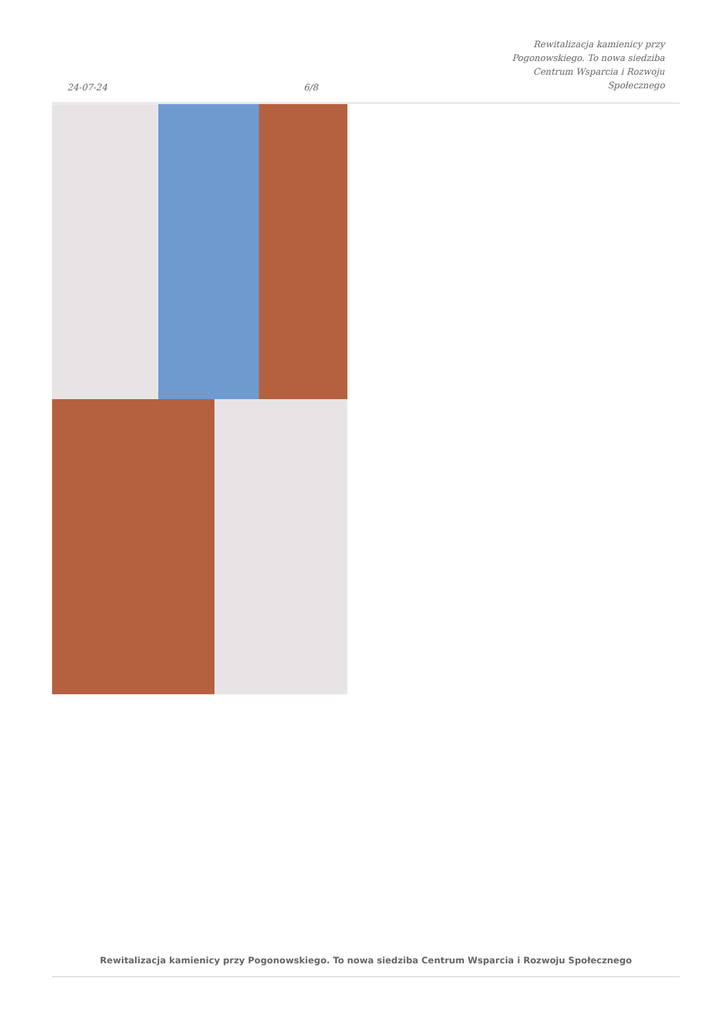24-07-24
6/8
Rewitalizacja kamienicy przy
Pogonowskiego. To nowa siedziba
Centrum Wsparcia i Rozwoju
Społecznego
Rewitalizacja kamienicy przy Pogonowskiego. To nowa siedziba Centrum Wsparcia i Rozwoju Społecznego